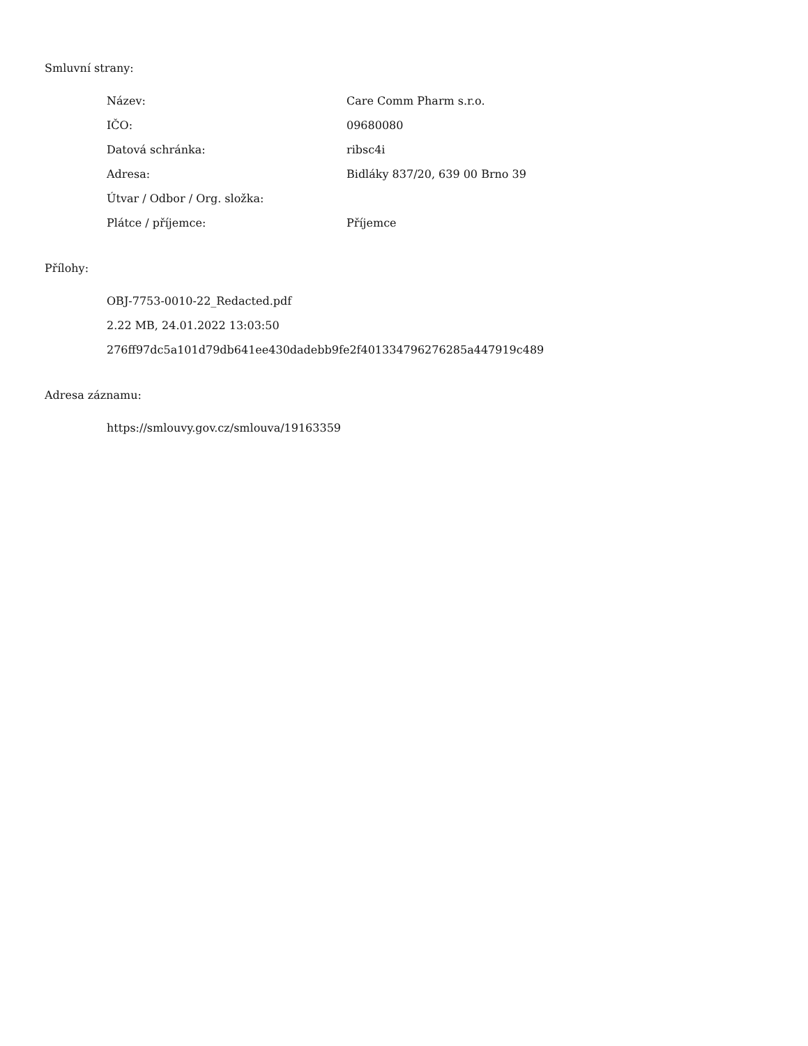Smluvní strany:
| Název: | Care Comm Pharm s.r.o. |
| IČO: | 09680080 |
| Datová schránka: | ribsc4i |
| Adresa: | Bidláky 837/20, 639 00 Brno 39 |
| Útvar / Odbor / Org. složka: | |
| Plátce / příjemce: | Příjemce |
Přílohy:
OBJ-7753-0010-22_Redacted.pdf
2.22 MB, 24.01.2022 13:03:50
276ff97dc5a101d79db641ee430dadebb9fe2f401334796276285a447919c489
Adresa záznamu:
https://smlouvy.gov.cz/smlouva/19163359